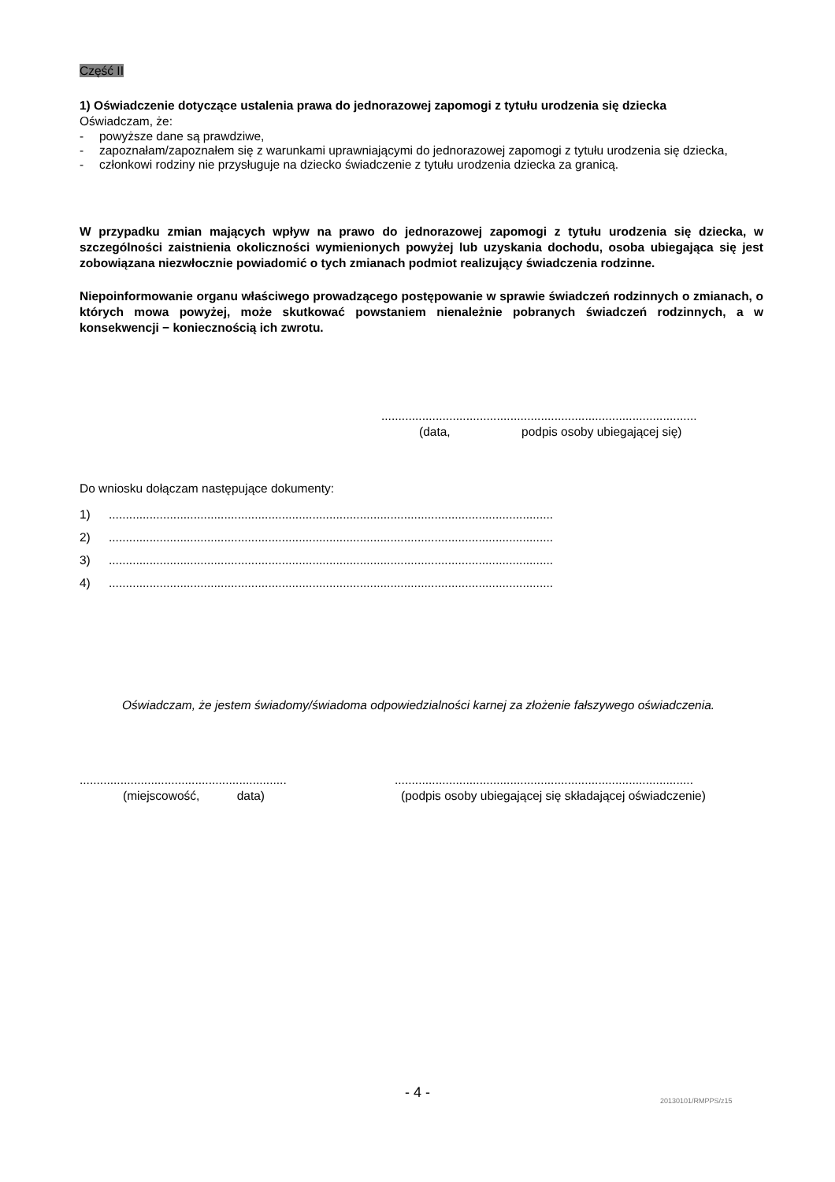Część II
1) Oświadczenie dotyczące ustalenia prawa do jednorazowej zapomogi z tytułu urodzenia się dziecka
Oświadczam, że:
- powyższe dane są prawdziwe,
- zapoznałam/zapoznałem się z warunkami uprawniającymi do jednorazowej zapomogi z tytułu urodzenia się dziecka,
- członkowi rodziny nie przysługuje na dziecko świadczenie z tytułu urodzenia dziecka za granicą.
W przypadku zmian mających wpływ na prawo do jednorazowej zapomogi z tytułu urodzenia się dziecka, w szczególności zaistnienia okoliczności wymienionych powyżej lub uzyskania dochodu, osoba ubiegająca się jest zobowiązana niezwłocznie powiadomić o tych zmianach podmiot realizujący świadczenia rodzinne.
Niepoinformowanie organu właściwego prowadzącego postępowanie w sprawie świadczeń rodzinnych o zmianach, o których mowa powyżej, może skutkować powstaniem nienależnie pobranych świadczeń rodzinnych, a w konsekwencji − koniecznością ich zwrotu.
.............................................................................................
(data, podpis osoby ubiegającej się)
Do wniosku dołączam następujące dokumenty:
1)...................................................................................................................................
2)...................................................................................................................................
3)...................................................................................................................................
4)...................................................................................................................................
Oświadczam, że jestem świadomy/świadoma odpowiedzialności karnej za złożenie fałszywego oświadczenia.
.............................................................
(miejscowość, data)
........................................................................................
(podpis osoby ubiegającej się składającej oświadczenie)
- 4 - 20130101/RMPPS/z15